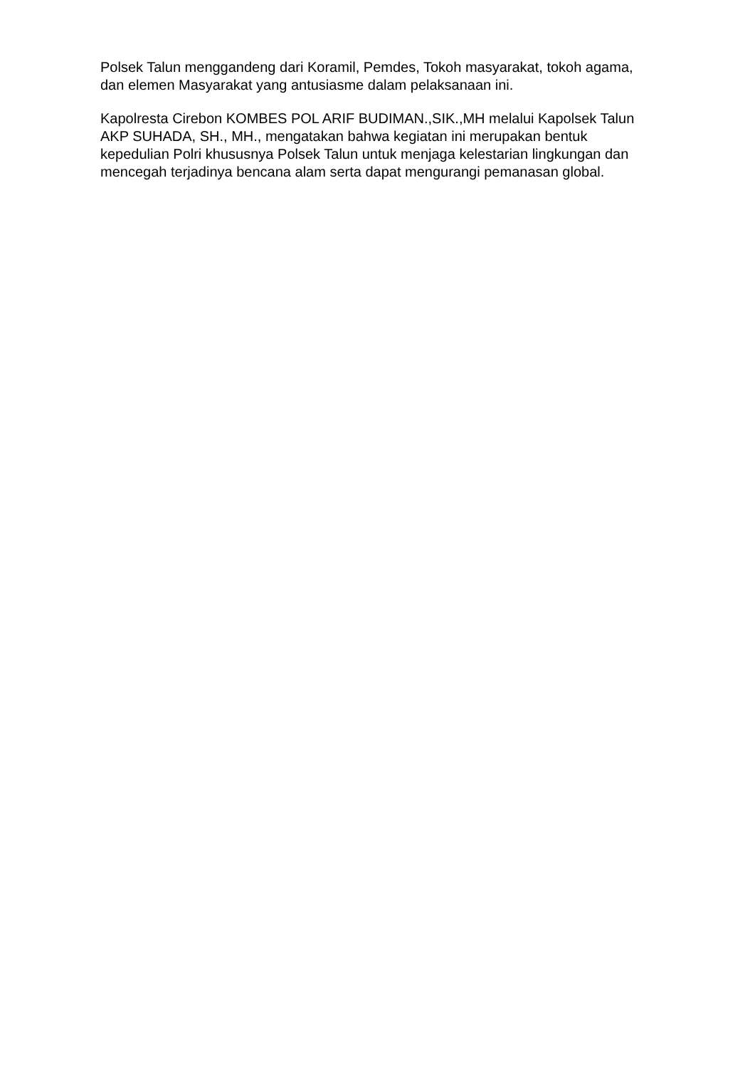Polsek Talun menggandeng dari Koramil, Pemdes, Tokoh masyarakat, tokoh agama, dan elemen Masyarakat yang antusiasme dalam pelaksanaan ini.
Kapolresta Cirebon KOMBES POL ARIF BUDIMAN.,SIK.,MH melalui Kapolsek Talun AKP SUHADA, SH., MH., mengatakan bahwa kegiatan ini merupakan bentuk kepedulian Polri khususnya Polsek Talun untuk menjaga kelestarian lingkungan dan mencegah terjadinya bencana alam serta dapat mengurangi pemanasan global.